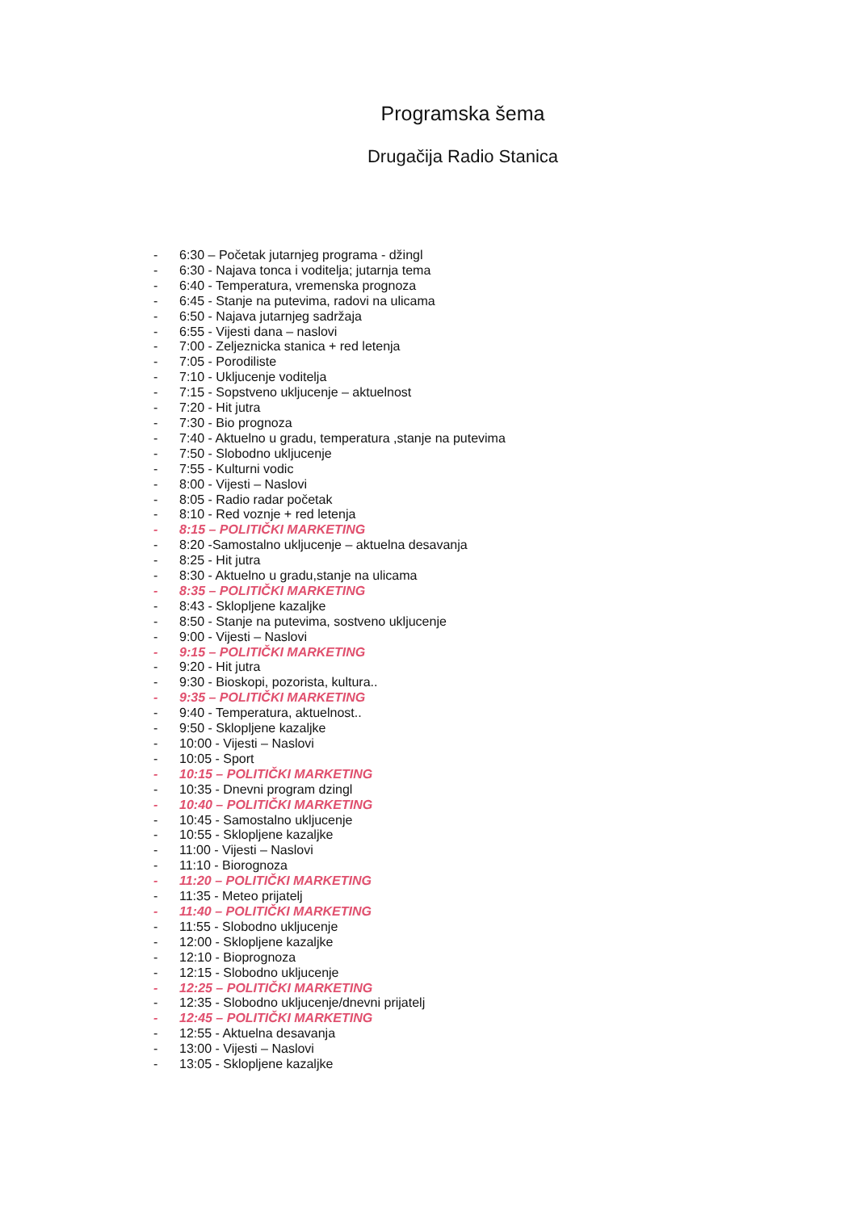Programska šema
Drugačija Radio Stanica
- 6:30 – Početak jutarnjeg programa - džingl
- 6:30 - Najava tonca i voditelja; jutarnja tema
- 6:40 - Temperatura, vremenska prognoza
- 6:45 - Stanje na putevima, radovi na ulicama
- 6:50 - Najava jutarnjeg sadržaja
- 6:55 - Vijesti dana – naslovi
- 7:00 - Zeljeznicka stanica + red letenja
- 7:05 - Porodiliste
- 7:10 - Ukljucenje voditelja
- 7:15 - Sopstveno ukljucenje – aktuelnost
- 7:20 - Hit jutra
- 7:30 - Bio prognoza
- 7:40 - Aktuelno u gradu, temperatura ,stanje na putevima
- 7:50 - Slobodno ukljucenje
- 7:55 - Kulturni vodic
- 8:00 - Vijesti – Naslovi
- 8:05 - Radio radar početak
- 8:10 - Red voznje + red letenja
- 8:15 – POLITIČKI MARKETING
- 8:20 -Samostalno ukljucenje – aktuelna desavanja
- 8:25 - Hit jutra
- 8:30 - Aktuelno u gradu,stanje na ulicama
- 8:35 – POLITIČKI MARKETING
- 8:43 - Sklopljene kazaljke
- 8:50 - Stanje na putevima, sostveno ukljucenje
- 9:00 - Vijesti – Naslovi
- 9:15 – POLITIČKI MARKETING
- 9:20 - Hit jutra
- 9:30 - Bioskopi, pozorista, kultura..
- 9:35 – POLITIČKI MARKETING
- 9:40 - Temperatura, aktuelnost..
- 9:50 - Sklopljene kazaljke
- 10:00 - Vijesti – Naslovi
- 10:05 - Sport
- 10:15 – POLITIČKI MARKETING
- 10:35 - Dnevni program dzingl
- 10:40 – POLITIČKI MARKETING
- 10:45 - Samostalno ukljucenje
- 10:55 - Sklopljene kazaljke
- 11:00 - Vijesti – Naslovi
- 11:10 - Biorognoza
- 11:20 – POLITIČKI MARKETING
- 11:35 - Meteo prijatelj
- 11:40 – POLITIČKI MARKETING
- 11:55 - Slobodno ukljucenje
- 12:00 - Sklopljene kazaljke
- 12:10 - Bioprognoza
- 12:15 - Slobodno ukljucenje
- 12:25 – POLITIČKI MARKETING
- 12:35 - Slobodno ukljucenje/dnevni prijatelj
- 12:45 – POLITIČKI MARKETING
- 12:55 - Aktuelna desavanja
- 13:00 - Vijesti – Naslovi
- 13:05 - Sklopljene kazaljke